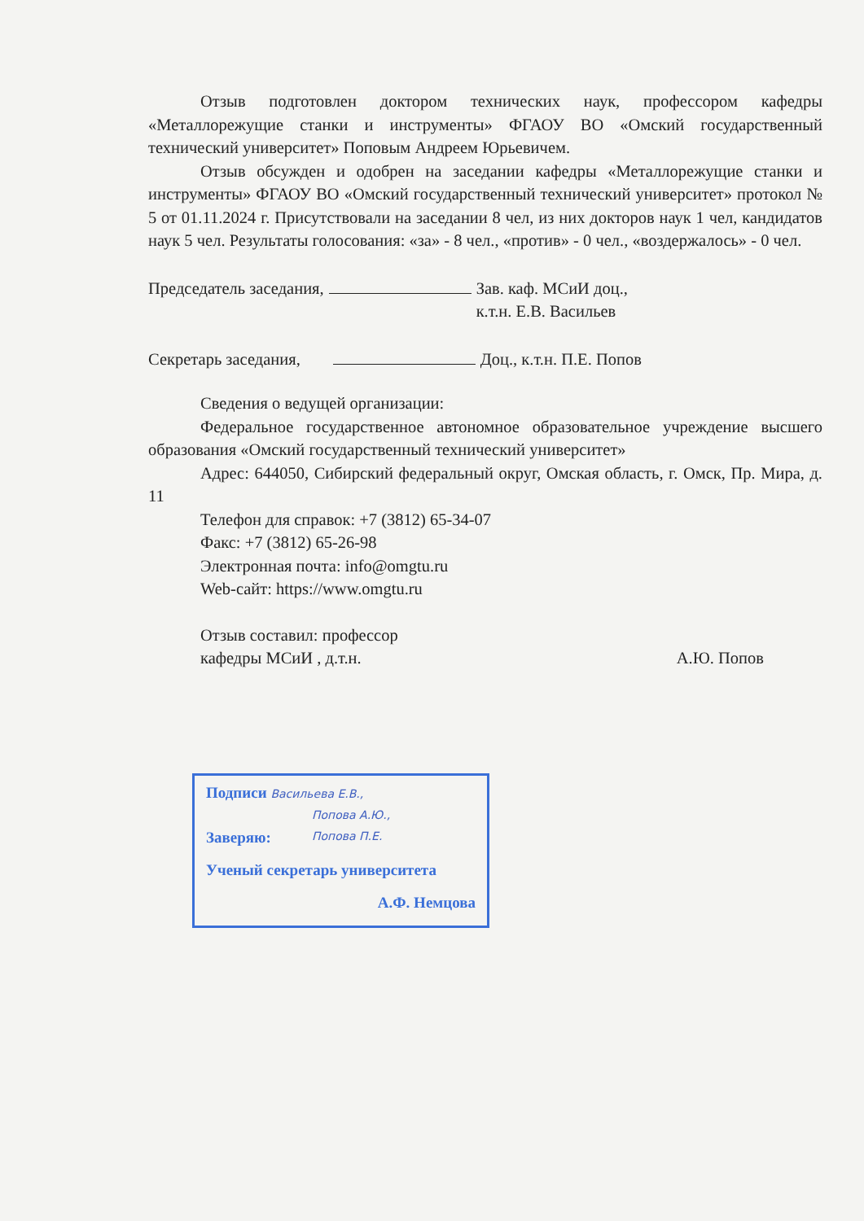Отзыв подготовлен доктором технических наук, профессором кафедры «Металлорежущие станки и инструменты» ФГАОУ ВО «Омский государственный технический университет» Поповым Андреем Юрьевичем.
Отзыв обсужден и одобрен на заседании кафедры «Металлорежущие станки и инструменты» ФГАОУ ВО «Омский государственный технический университет» протокол № 5 от 01.11.2024 г. Присутствовали на заседании 8 чел, из них докторов наук 1 чел, кандидатов наук 5 чел. Результаты голосования: «за» - 8 чел., «против» - 0 чел., «воздержалось» - 0 чел.
Председатель заседания, Зав. каф. МСиИ доц.,
к.т.н. Е.В. Васильев
Секретарь заседания, Доц., к.т.н. П.Е. Попов
Сведения о ведущей организации:
Федеральное государственное автономное образовательное учреждение высшего образования «Омский государственный технический университет»
Адрес: 644050, Сибирский федеральный округ, Омская область, г. Омск, Пр. Мира, д. 11
Телефон для справок: +7 (3812) 65-34-07
Факс: +7 (3812) 65-26-98
Электронная почта: info@omgtu.ru
Web-сайт: https://www.omgtu.ru
Отзыв составил: профессор
кафедры МСиИ , д.т.н.
А.Ю. Попов
Подписи Васильева Е.В.,
Попова А.Ю.,
Попова П.Е.
Заверяю:
Ученый секретарь университета
А.Ф. Немцова